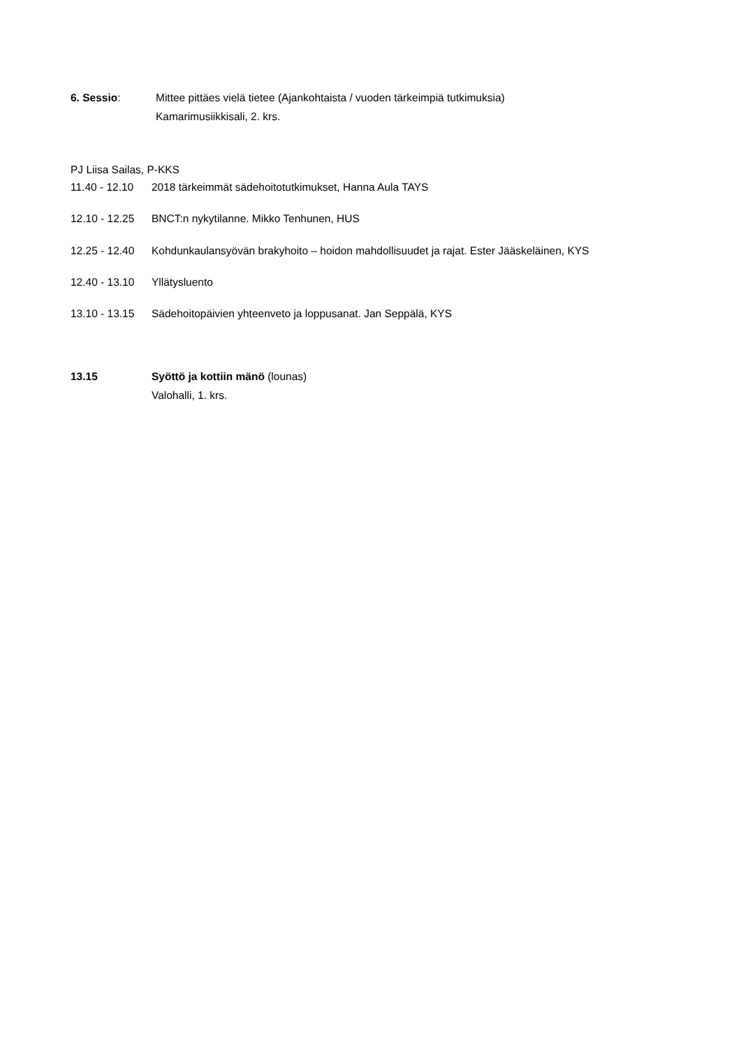6. Sessio: Mittee pittäes vielä tietee (Ajankohtaista / vuoden tärkeimpiä tutkimuksia)
Kamarimusiikkisali, 2. krs.
PJ Liisa Sailas, P-KKS
11.40 - 12.10 2018 tärkeimmät sädehoitotutkimukset, Hanna Aula TAYS
12.10 - 12.25 BNCT:n nykytilanne. Mikko Tenhunen, HUS
12.25 - 12.40 Kohdunkaulansyövän brakyhoito – hoidon mahdollisuudet ja rajat. Ester Jääskeläinen, KYS
12.40 - 13.10 Yllätysluento
13.10 - 13.15 Sädehoitopäivien yhteenveto ja loppusanat. Jan Seppälä, KYS
13.15 Syöttö ja kottiin mänö (lounas)
Valohalli, 1. krs.